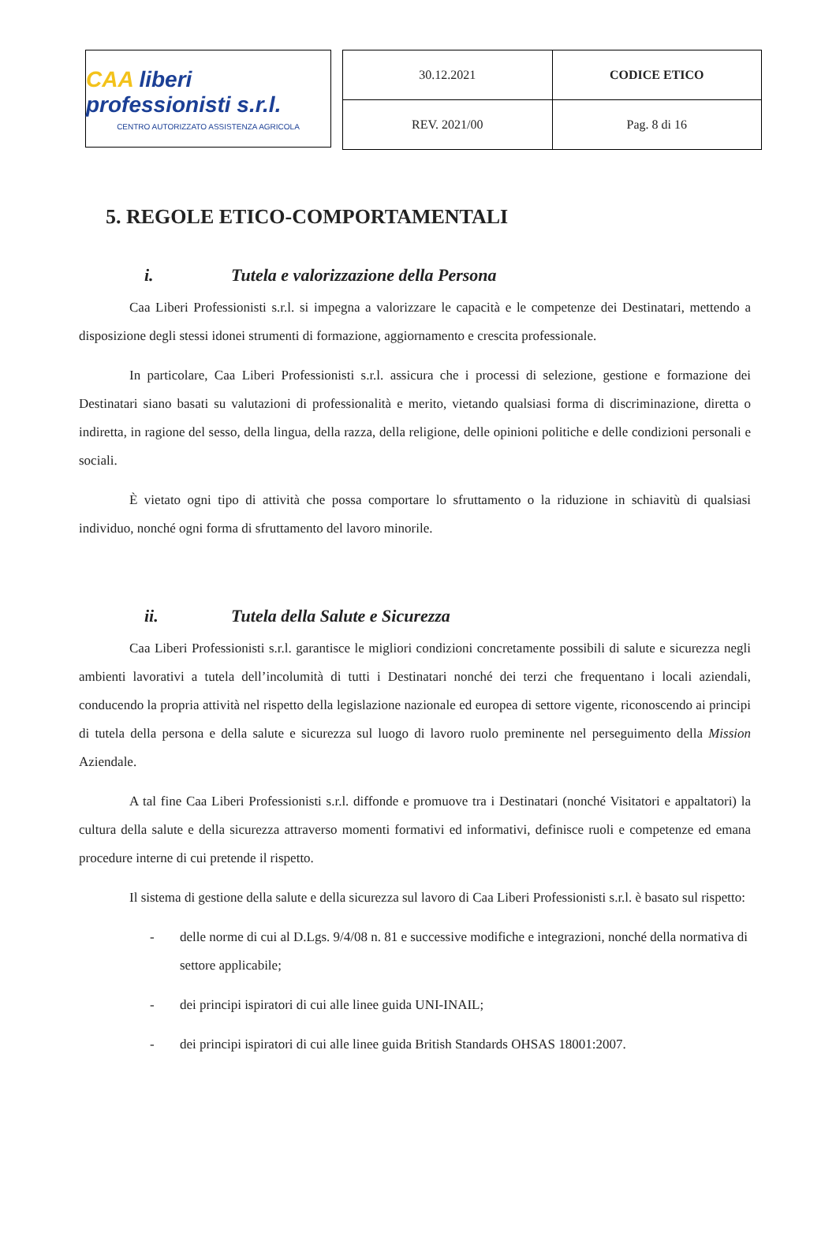CAA liberi professionisti s.r.l.
CENTRO AUTORIZZATO ASSISTENZA AGRICOLA
| 30.12.2021 | CODICE ETICO |
| REV. 2021/00 | Pag. 8 di 16 |
5. REGOLE ETICO-COMPORTAMENTALI
i. Tutela e valorizzazione della Persona
Caa Liberi Professionisti s.r.l. si impegna a valorizzare le capacità e le competenze dei Destinatari, mettendo a disposizione degli stessi idonei strumenti di formazione, aggiornamento e crescita professionale.
In particolare, Caa Liberi Professionisti s.r.l. assicura che i processi di selezione, gestione e formazione dei Destinatari siano basati su valutazioni di professionalità e merito, vietando qualsiasi forma di discriminazione, diretta o indiretta, in ragione del sesso, della lingua, della razza, della religione, delle opinioni politiche e delle condizioni personali e sociali.
È vietato ogni tipo di attività che possa comportare lo sfruttamento o la riduzione in schiavitù di qualsiasi individuo, nonché ogni forma di sfruttamento del lavoro minorile.
ii. Tutela della Salute e Sicurezza
Caa Liberi Professionisti s.r.l. garantisce le migliori condizioni concretamente possibili di salute e sicurezza negli ambienti lavorativi a tutela dell’incolumità di tutti i Destinatari nonché dei terzi che frequentano i locali aziendali, conducendo la propria attività nel rispetto della legislazione nazionale ed europea di settore vigente, riconoscendo ai principi di tutela della persona e della salute e sicurezza sul luogo di lavoro ruolo preminente nel perseguimento della Mission Aziendale.
A tal fine Caa Liberi Professionisti s.r.l. diffonde e promuove tra i Destinatari (nonché Visitatori e appaltatori) la cultura della salute e della sicurezza attraverso momenti formativi ed informativi, definisce ruoli e competenze ed emana procedure interne di cui pretende il rispetto.
Il sistema di gestione della salute e della sicurezza sul lavoro di Caa Liberi Professionisti s.r.l. è basato sul rispetto:
- delle norme di cui al D.Lgs. 9/4/08 n. 81 e successive modifiche e integrazioni, nonché della normativa di settore applicabile;
- dei principi ispiratori di cui alle linee guida UNI-INAIL;
- dei principi ispiratori di cui alle linee guida British Standards OHSAS 18001:2007.